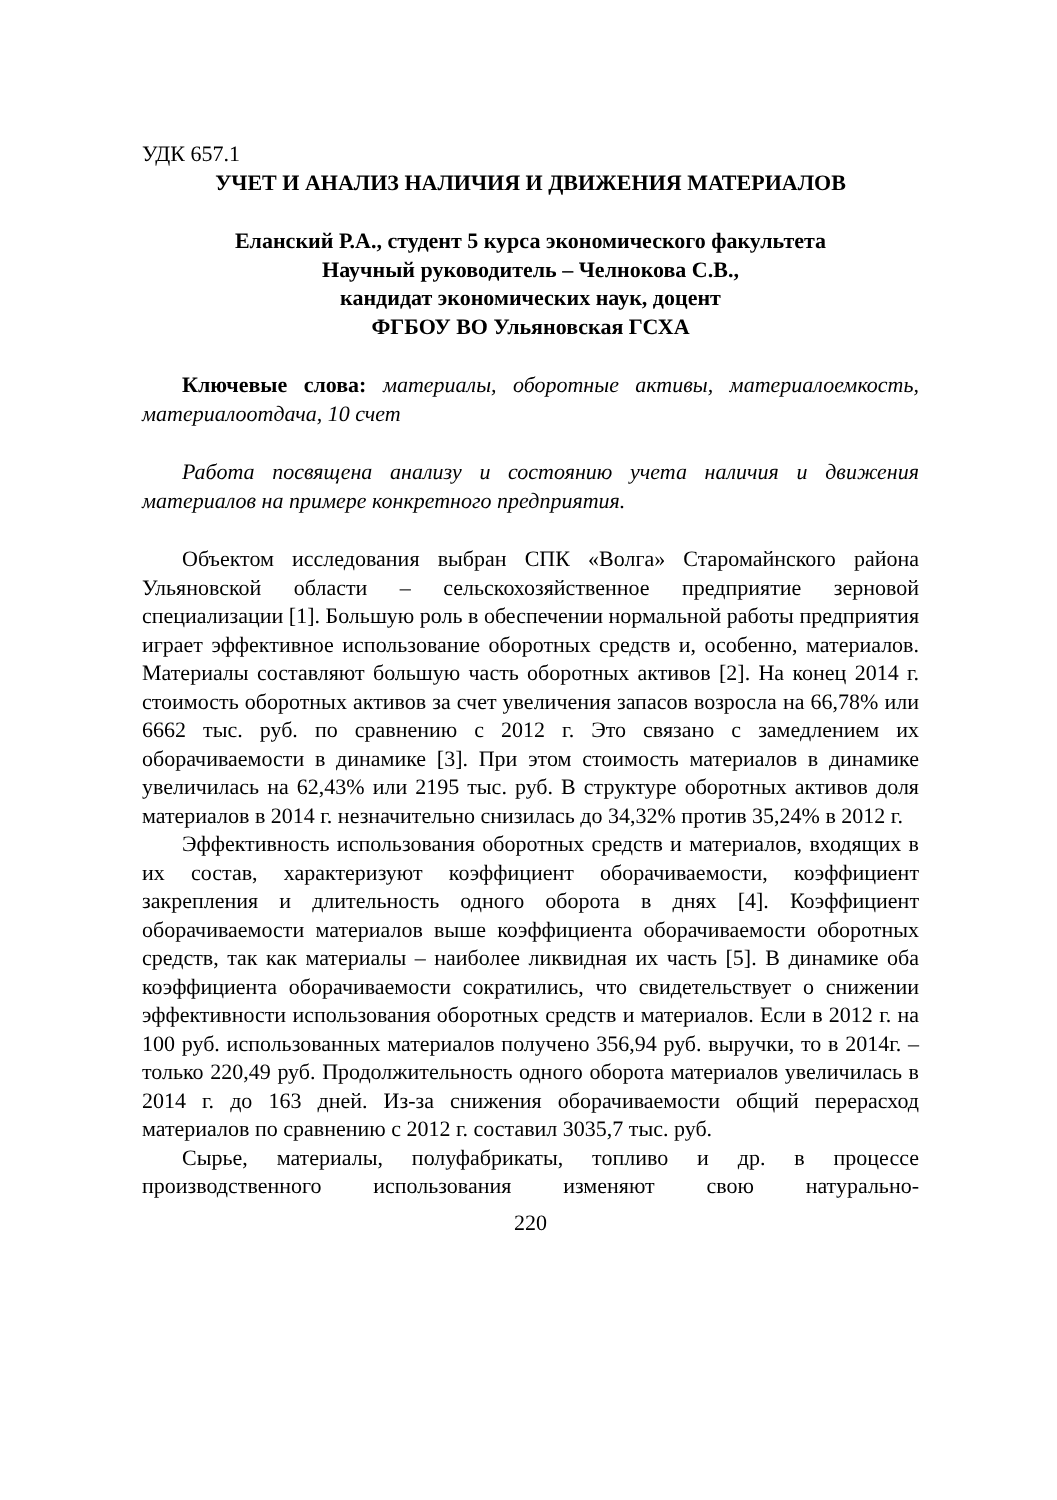УДК 657.1
УЧЕТ И АНАЛИЗ НАЛИЧИЯ И ДВИЖЕНИЯ МАТЕРИАЛОВ
Еланский Р.А., студент 5 курса экономического факультета
Научный руководитель – Челнокова С.В.,
кандидат экономических наук, доцент
ФГБОУ ВО Ульяновская ГСХА
Ключевые слова: материалы, оборотные активы, материалоемкость, материалоотдача, 10 счет
Работа посвящена анализу и состоянию учета наличия и движения материалов на примере конкретного предприятия.
Объектом исследования выбран СПК «Волга» Старомайнского района Ульяновской области – сельскохозяйственное предприятие зерновой специализации [1]. Большую роль в обеспечении нормальной работы предприятия играет эффективное использование оборотных средств и, особенно, материалов. Материалы составляют большую часть оборотных активов [2]. На конец 2014 г. стоимость оборотных активов за счет увеличения запасов возросла на 66,78% или 6662 тыс. руб. по сравнению с 2012 г. Это связано с замедлением их оборачиваемости в динамике [3]. При этом стоимость материалов в динамике увеличилась на 62,43% или 2195 тыс. руб. В структуре оборотных активов доля материалов в 2014 г. незначительно снизилась до 34,32% против 35,24% в 2012 г.
Эффективность использования оборотных средств и материалов, входящих в их состав, характеризуют коэффициент оборачиваемости, коэффициент закрепления и длительность одного оборота в днях [4]. Коэффициент оборачиваемости материалов выше коэффициента оборачиваемости оборотных средств, так как материалы – наиболее ликвидная их часть [5]. В динамике оба коэффициента оборачиваемости сократились, что свидетельствует о снижении эффективности использования оборотных средств и материалов. Если в 2012 г. на 100 руб. использованных материалов получено 356,94 руб. выручки, то в 2014г. – только 220,49 руб. Продолжительность одного оборота материалов увеличилась в 2014 г. до 163 дней. Из-за снижения оборачиваемости общий перерасход материалов по сравнению с 2012 г. составил 3035,7 тыс. руб.
Сырье, материалы, полуфабрикаты, топливо и др. в процессе производственного использования изменяют свою натурально-
220